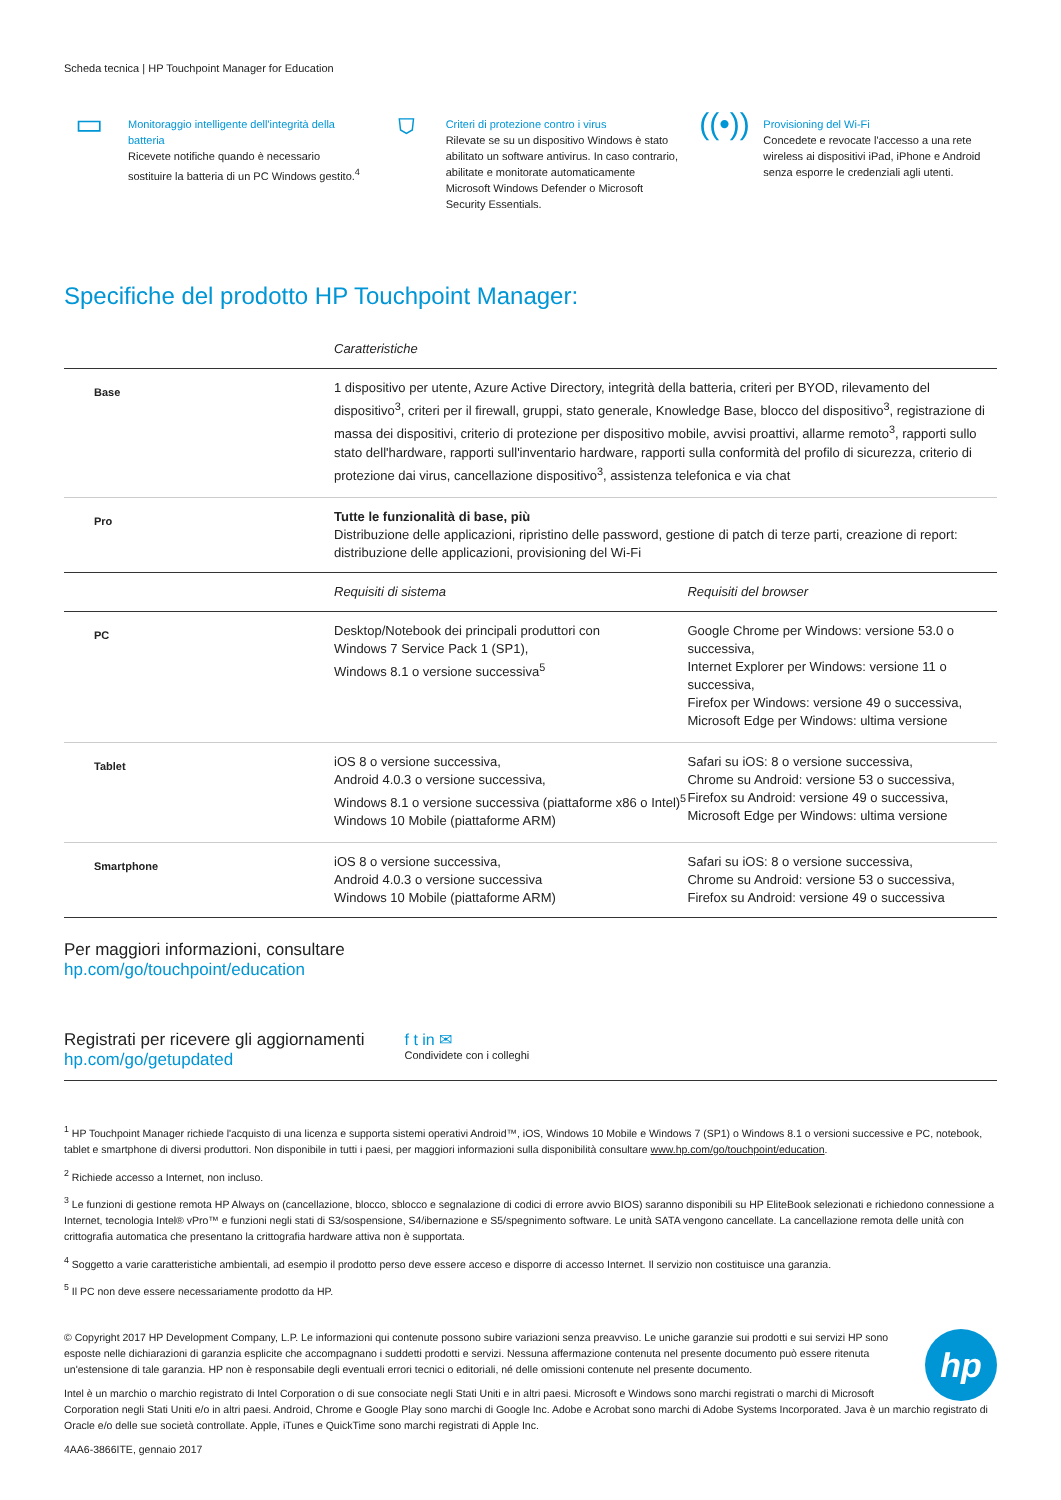Scheda tecnica | HP Touchpoint Manager for Education
▭
Monitoraggio intelligente dell'integrità della batteria
Ricevete notifiche quando è necessario sostituire la batteria di un PC Windows gestito.<sup>4</sup>
⛉
Criteri di protezione contro i virus
Rilevate se su un dispositivo Windows è stato abilitato un software antivirus. In caso contrario, abilitate e monitorate automaticamente Microsoft Windows Defender o Microsoft Security Essentials.
((•))
Provisioning del Wi-Fi
Concedete e revocate l'accesso a una rete wireless ai dispositivi iPad, iPhone e Android senza esporre le credenziali agli utenti.
Specifiche del prodotto HP Touchpoint Manager:
| | Caratteristiche | |
| Base | 1 dispositivo per utente, Azure Active Directory, integrità della batteria, criteri per BYOD, rilevamento del dispositivo<sup>3</sup>, criteri per il firewall, gruppi, stato generale, Knowledge Base, blocco del dispositivo<sup>3</sup>, registrazione di massa dei dispositivi, criterio di protezione per dispositivo mobile, avvisi proattivi, allarme remoto<sup>3</sup>, rapporti sullo stato dell'hardware, rapporti sull'inventario hardware, rapporti sulla conformità del profilo di sicurezza, criterio di protezione dai virus, cancellazione dispositivo<sup>3</sup>, assistenza telefonica e via chat | |
| Pro | Tutte le funzionalità di base, più Distribuzione delle applicazioni, ripristino delle password, gestione di patch di terze parti, creazione di report: distribuzione delle applicazioni, provisioning del Wi-Fi | |
| | Requisiti di sistema | Requisiti del browser |
| PC | Desktop/Notebook dei principali produttori con Windows 7 Service Pack 1 (SP1), Windows 8.1 o versione successiva<sup>5</sup> | Google Chrome per Windows: versione 53.0 o successiva, Internet Explorer per Windows: versione 11 o successiva, Firefox per Windows: versione 49 o successiva, Microsoft Edge per Windows: ultima versione |
| Tablet | iOS 8 o versione successiva, Android 4.0.3 o versione successiva, Windows 8.1 o versione successiva (piattaforme x86 o Intel)<sup>5</sup> Windows 10 Mobile (piattaforme ARM) | Safari su iOS: 8 o versione successiva, Chrome su Android: versione 53 o successiva, Firefox su Android: versione 49 o successiva, Microsoft Edge per Windows: ultima versione |
| Smartphone | iOS 8 o versione successiva, Android 4.0.3 o versione successiva Windows 10 Mobile (piattaforme ARM) | Safari su iOS: 8 o versione successiva, Chrome su Android: versione 53 o successiva, Firefox su Android: versione 49 o successiva |
Per maggiori informazioni, consultare
hp.com/go/touchpoint/education
Registrati per ricevere gli aggiornamenti
hp.com/go/getupdated
f t in ✉
Condividete con i colleghi
<sup>1</sup> HP Touchpoint Manager richiede l'acquisto di una licenza e supporta sistemi operativi Android™, iOS, Windows 10 Mobile e Windows 7 (SP1) o Windows 8.1 o versioni successive e PC, notebook, tablet e smartphone di diversi produttori. Non disponibile in tutti i paesi, per maggiori informazioni sulla disponibilità consultare www.hp.com/go/touchpoint/education.
<sup>2</sup> Richiede accesso a Internet, non incluso.
<sup>3</sup> Le funzioni di gestione remota HP Always on (cancellazione, blocco, sblocco e segnalazione di codici di errore avvio BIOS) saranno disponibili su HP EliteBook selezionati e richiedono connessione a Internet, tecnologia Intel® vPro™ e funzioni negli stati di S3/sospensione, S4/ibernazione e S5/spegnimento software. Le unità SATA vengono cancellate. La cancellazione remota delle unità con crittografia automatica che presentano la crittografia hardware attiva non è supportata.
<sup>4</sup> Soggetto a varie caratteristiche ambientali, ad esempio il prodotto perso deve essere acceso e disporre di accesso Internet. Il servizio non costituisce una garanzia.
<sup>5</sup> Il PC non deve essere necessariamente prodotto da HP.
hp
© Copyright 2017 HP Development Company, L.P. Le informazioni qui contenute possono subire variazioni senza preavviso. Le uniche garanzie sui prodotti e sui servizi HP sono esposte nelle dichiarazioni di garanzia esplicite che accompagnano i suddetti prodotti e servizi. Nessuna affermazione contenuta nel presente documento può essere ritenuta un'estensione di tale garanzia. HP non è responsabile degli eventuali errori tecnici o editoriali, né delle omissioni contenute nel presente documento.
Intel è un marchio o marchio registrato di Intel Corporation o di sue consociate negli Stati Uniti e in altri paesi. Microsoft e Windows sono marchi registrati o marchi di Microsoft Corporation negli Stati Uniti e/o in altri paesi. Android, Chrome e Google Play sono marchi di Google Inc. Adobe e Acrobat sono marchi di Adobe Systems Incorporated. Java è un marchio registrato di Oracle e/o delle sue società controllate. Apple, iTunes e QuickTime sono marchi registrati di Apple Inc.
4AA6-3866ITE, gennaio 2017